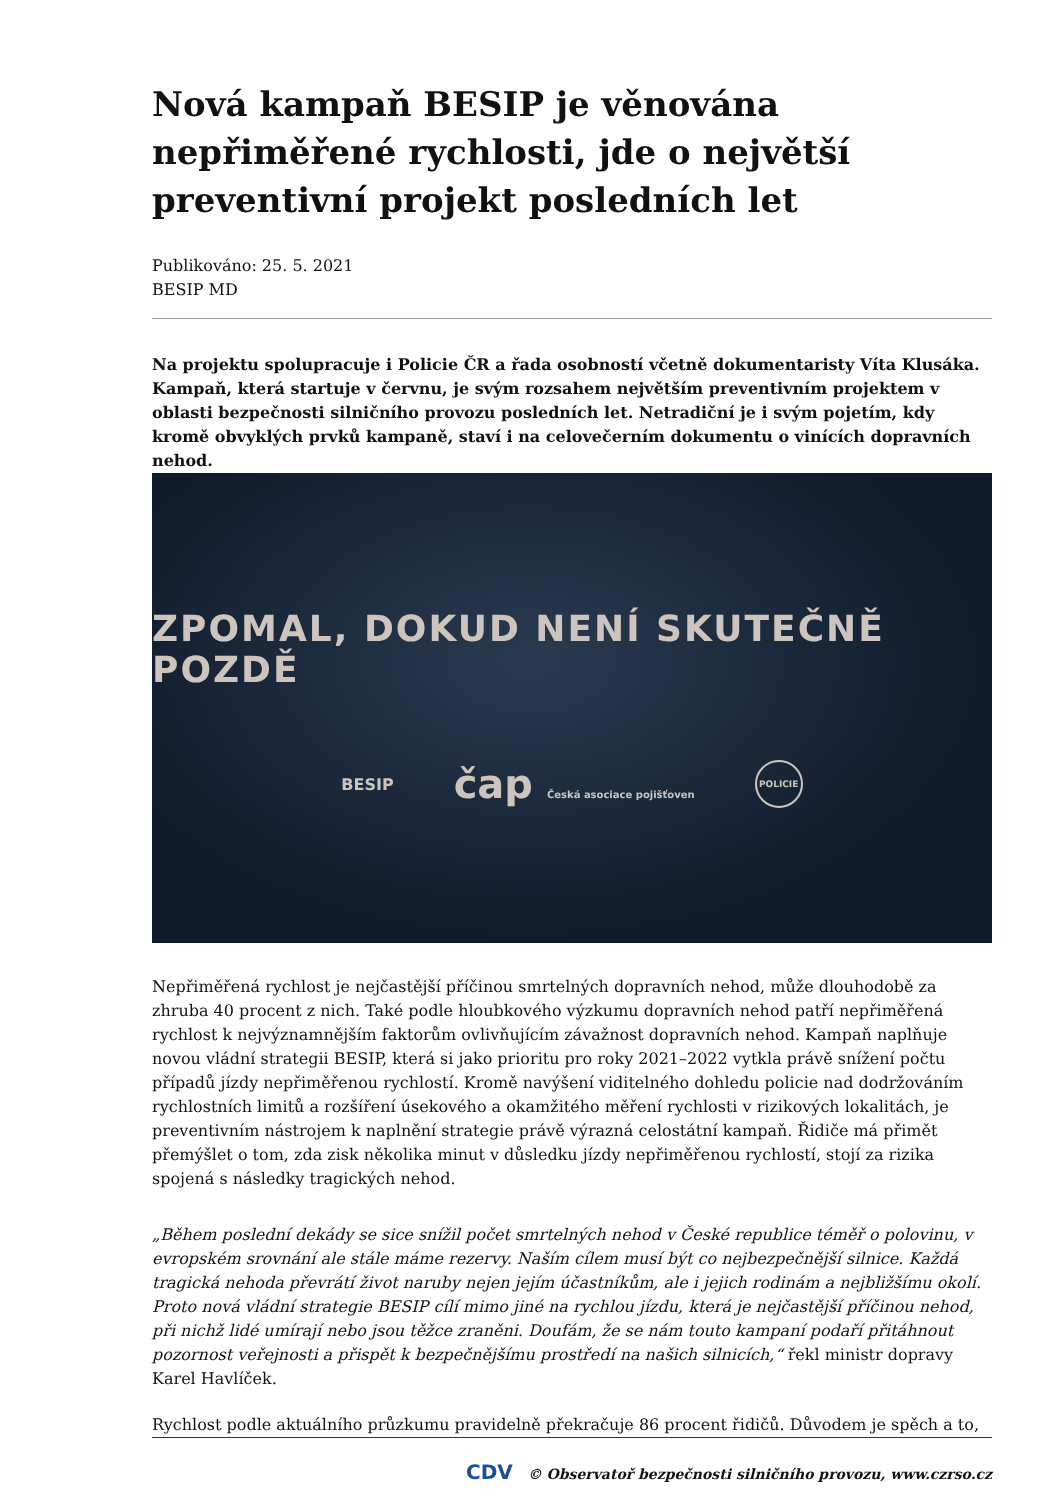Nová kampaň BESIP je věnována nepřiměřené rychlosti, jde o největší preventivní projekt posledních let
Publikováno: 25. 5. 2021
BESIP MD
Na projektu spolupracuje i Policie ČR a řada osobností včetně dokumentaristy Víta Klusáka. Kampaň, která startuje v červnu, je svým rozsahem největším preventivním projektem v oblasti bezpečnosti silničního provozu posledních let. Netradiční je i svým pojetím, kdy kromě obvyklých prvků kampaně, staví i na celovečerním dokumentu o vinících dopravních nehod.
ZPOMAL, DOKUD NENÍ SKUTEČNĚ POZDĚ
BESIP
čap Česká asociace pojišťoven
POLICIE
Nepřiměřená rychlost je nejčastější příčinou smrtelných dopravních nehod, může dlouhodobě za zhruba 40 procent z nich. Také podle hloubkového výzkumu dopravních nehod patří nepřiměřená rychlost k nejvýznamnějším faktorům ovlivňujícím závažnost dopravních nehod. Kampaň naplňuje novou vládní strategii BESIP, která si jako prioritu pro roky 2021–2022 vytkla právě snížení počtu případů jízdy nepřiměřenou rychlostí. Kromě navýšení viditelného dohledu policie nad dodržováním rychlostních limitů a rozšíření úsekového a okamžitého měření rychlosti v rizikových lokalitách, je preventivním nástrojem k naplnění strategie právě výrazná celostátní kampaň. Řidiče má přimět přemýšlet o tom, zda zisk několika minut v důsledku jízdy nepřiměřenou rychlostí, stojí za rizika spojená s následky tragických nehod.
„Během poslední dekády se sice snížil počet smrtelných nehod v České republice téměř o polovinu, v evropském srovnání ale stále máme rezervy. Naším cílem musí být co nejbezpečnější silnice. Každá tragická nehoda převrátí život naruby nejen jejím účastníkům, ale i jejich rodinám a nejbližšímu okolí. Proto nová vládní strategie BESIP cílí mimo jiné na rychlou jízdu, která je nejčastější příčinou nehod, při nichž lidé umírají nebo jsou těžce zraněni. Doufám, že se nám touto kampaní podaří přitáhnout pozornost veřejnosti a přispět k bezpečnějšímu prostředí na našich silnicích,“ řekl ministr dopravy Karel Havlíček.
Rychlost podle aktuálního průzkumu pravidelně překračuje 86 procent řidičů. Důvodem je spěch a to,
CDV © Observatoř bezpečnosti silničního provozu, www.czrso.cz